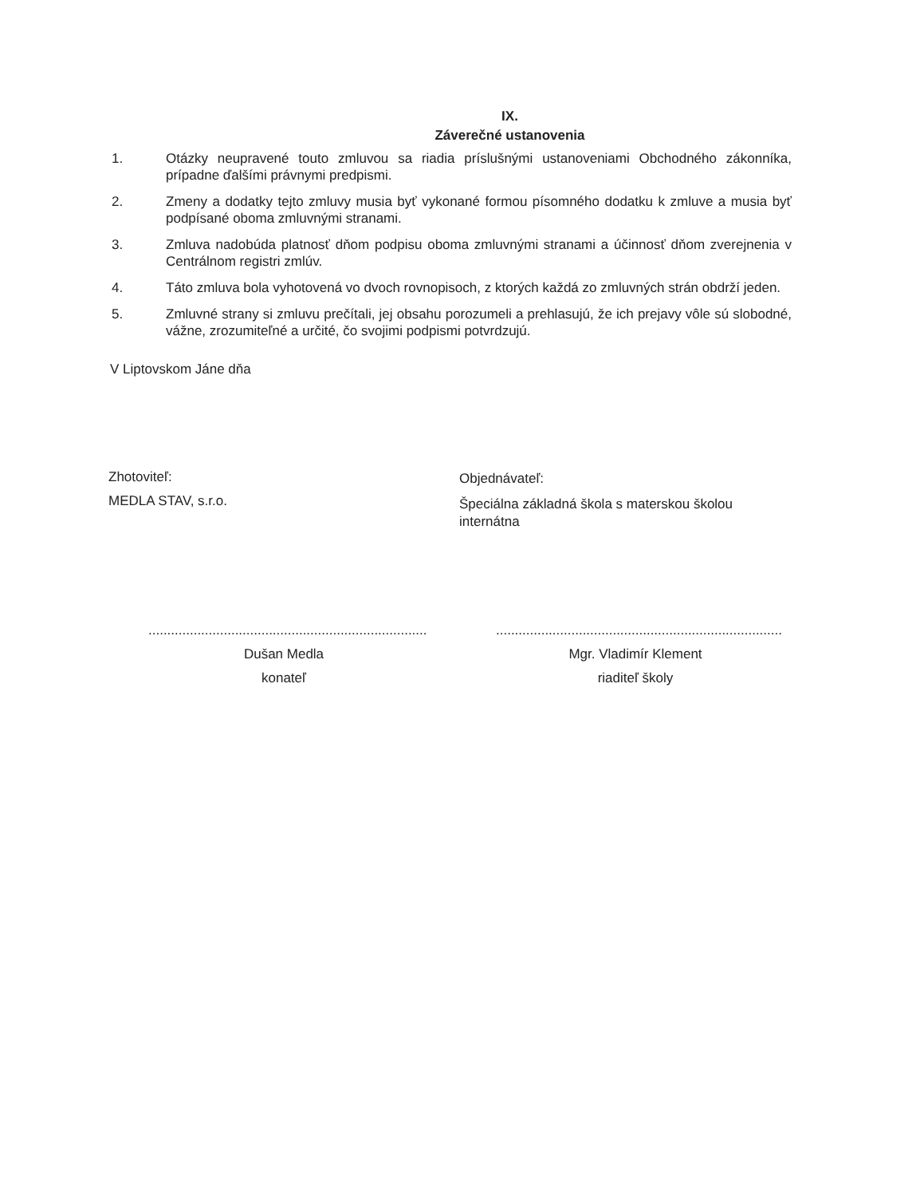IX.
Záverečné ustanovenia
1. Otázky neupravené touto zmluvou sa riadia príslušnými ustanoveniami Obchodného zákonníka, prípadne ďalšími právnymi predpismi.
2. Zmeny a dodatky tejto zmluvy musia byť vykonané formou písomného dodatku k zmluve a musia byť podpísané oboma zmluvnými stranami.
3. Zmluva nadobúda platnosť dňom podpisu oboma zmluvnými stranami a účinnosť dňom zverejnenia v Centrálnom registri zmlúv.
4. Táto zmluva bola vyhotovená vo dvoch rovnopisoch, z ktorých každá zo zmluvných strán obdrží jeden.
5. Zmluvné strany si zmluvu prečítali, jej obsahu porozumeli a prehlasujú, že ich prejavy vôle sú slobodné, vážne, zrozumiteľné a určité, čo svojimi podpismi potvrdzujú.
V Liptovskom Jáne dňa
Zhotoviteľ:
MEDLA STAV, s.r.o.
Objednávateľ:
Špeciálna základná škola s materskou školou internátna
..........................................................................
Dušan Medla
konateľ
............................................................................
Mgr. Vladimír Klement
riaditeľ školy